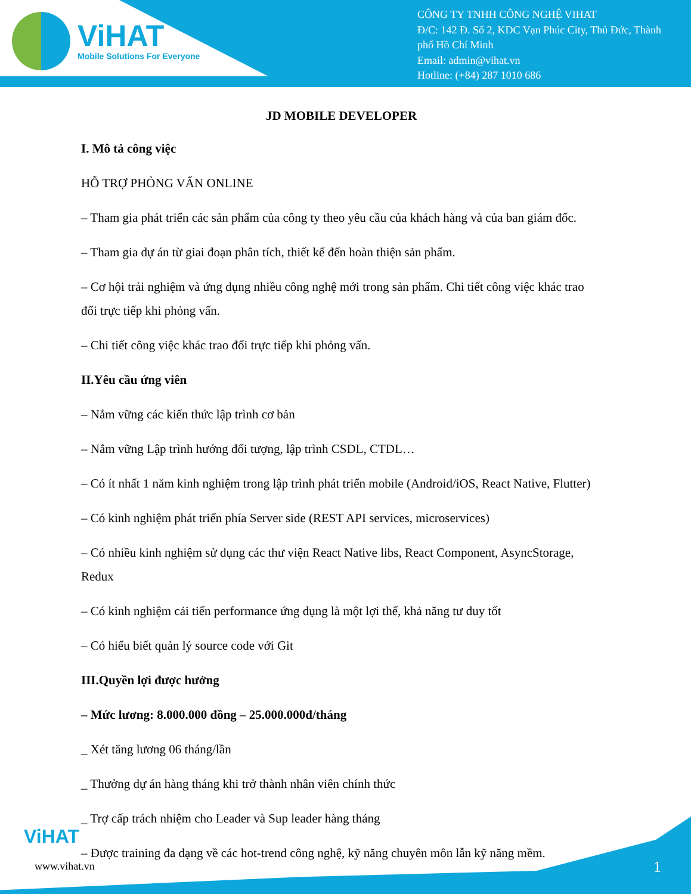ViHAT
Mobile Solutions For Everyone
CÔNG TY TNHH CÔNG NGHỆ VIHAT
Đ/C: 142 Đ. Số 2, KDC Vạn Phúc City, Thủ Đức, Thành phố Hồ Chí Minh
Email: admin@vihat.vn
Hotline: (+84) 287 1010 686
JD MOBILE DEVELOPER
I. Mô tả công việc
HỖ TRỢ PHỎNG VẤN ONLINE
– Tham gia phát triển các sản phẩm của công ty theo yêu cầu của khách hàng và của ban giám đốc.
– Tham gia dự án từ giai đoạn phân tích, thiết kế đến hoàn thiện sản phẩm.
– Cơ hội trải nghiệm và ứng dụng nhiều công nghệ mới trong sản phẩm. Chi tiết công việc khác trao đổi trực tiếp khi phỏng vấn.
– Chi tiết công việc khác trao đổi trực tiếp khi phỏng vấn.
II.Yêu cầu ứng viên
– Nắm vững các kiến thức lập trình cơ bản
– Nắm vững Lập trình hướng đối tượng, lập trình CSDL, CTDL…
– Có ít nhất 1 năm kinh nghiệm trong lập trình phát triển mobile (Android/iOS, React Native, Flutter)
– Có kinh nghiệm phát triển phía Server side (REST API services, microservices)
– Có nhiều kinh nghiệm sử dụng các thư viện React Native libs, React Component, AsyncStorage, Redux
– Có kinh nghiệm cải tiến performance ứng dụng là một lợi thế, khả năng tư duy tốt
– Có hiểu biết quản lý source code với Git
III.Quyền lợi được hưởng
– Mức lương: 8.000.000 đồng – 25.000.000đ/tháng
_ Xét tăng lương 06 tháng/lần
_ Thưởng dự án hàng tháng khi trở thành nhân viên chính thức
_ Trợ cấp trách nhiệm cho Leader và Sup leader hàng tháng
– Được training đa dạng về các hot-trend công nghệ, kỹ năng chuyên môn lẫn kỹ năng mềm.
ViHAT
www.vihat.vn 1